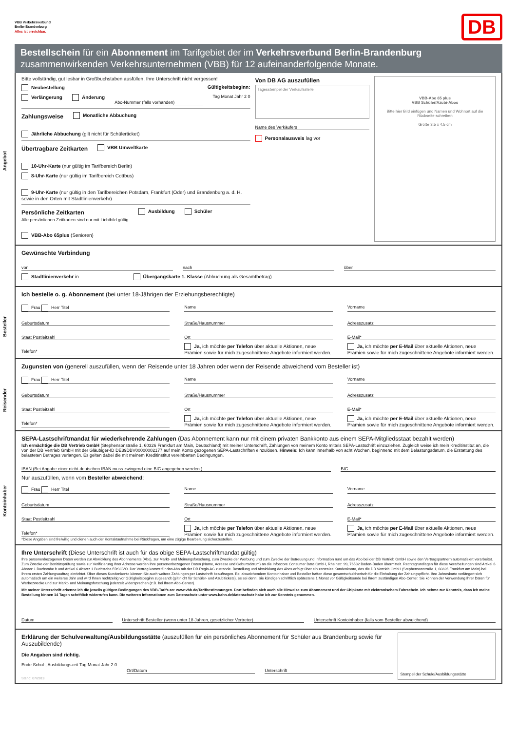VBB Verkehrsverbund
Berlin-Brandenburg
Alles ist erreichbar.
DB
Bestellschein für ein Abonnement im Tarifgebiet der im Verkehrsverbund Berlin-Brandenburg
zusammenwirkenden Verkehrsunternehmen (VBB) für 12 aufeinanderfolgende Monate.
Angebot
Bitte vollständig, gut lesbar in Großbuchstaben ausfüllen. Ihre Unterschrift nicht vergessen!
Neubestellung Gültigkeitsbeginn:
Verlängerung Änderung Abo-Nummer (falls vorhanden) Tag Monat Jahr 2 0
Zahlungsweise
Monatliche Abbuchung Jährliche Abbuchung (gilt nicht für Schülerticket)
Übertragbare Zeitkarten
VBB Umweltkarte 10-Uhr-Karte (nur gültig im Tarifbereich Berlin)
8-Uhr-Karte (nur gültig im Tarifbereich Cottbus) 9-Uhr-Karte (nur gültig in den Tarifbereichen Potsdam, Frankfurt (Oder) und Brandenburg a. d. H. sowie in den Orten mit Stadtlinienverkehr)
Persönliche Zeitkarten
Alle persönlichen Zeitkarten sind nur mit Lichtbild gültig
Ausbildung Schüler VBB-Abo 65plus (Senioren)
Von DB AG auszufüllen
Tagesstempel der Verkaufsstelle
Name des Verkäufers
Personalausweis lag vor
VBB-Abo 65 plus
VBB Schüler/Azubi-Abos
Bitte hier Bild einfügen und Namen und Wohnort auf die Rückseite schreiben
Größe 3,5 x 4,5 cm
Gewünschte Verbindung
von nach über
Stadtlinienverkehr in ________________ Übergangskarte 1. Klasse (Abbuchung als Gesamtbetrag)
Besteller
Ich bestelle o. g. Abonnement (bei unter 18-Jährigen der Erziehungsberechtigte)
Frau Herr Titel Name Vorname Geburtsdatum Straße/Hausnummer Adresszusatz Staat Postleitzahl Ort E-Mail* Telefon* Ja, ich möchte per Telefon über aktuelle Aktionen, neue Prämien sowie für mich zugeschnittene Angebote informiert werden. Ja, ich möchte per E-Mail über aktuelle Aktionen, neue Prämien sowie für mich zugeschnittene Angebote informiert werden.
Reisender
Zugunsten von (generell auszufüllen, wenn der Reisende unter 18 Jahren oder wenn der Reisende abweichend vom Besteller ist)
Frau Herr Titel Name Vorname Geburtsdatum Straße/Hausnummer Adresszusatz Staat Postleitzahl Ort E-Mail* Telefon* Ja, ich möchte per Telefon über aktuelle Aktionen, neue Prämien sowie für mich zugeschnittene Angebote informiert werden. Ja, ich möchte per E-Mail über aktuelle Aktionen, neue Prämien sowie für mich zugeschnittene Angebote informiert werden.
Kontoinhaber
SEPA-Lastschriftmandat für wiederkehrende Zahlungen (Das Abonnement kann nur mit einem privaten Bankkonto aus einem SEPA-Mitgliedsstaat bezahlt werden)
Ich ermächtige die DB Vertrieb GmbH (Stephensonstraße 1, 60326 Frankfurt am Main, Deutschland) mit meiner Unterschrift, Zahlungen von meinem Konto mittels SEPA-Lastschrift einzuziehen. Zugleich weise ich mein Kreditinstitut an, die von der DB Vertrieb GmbH mit der Gläubiger-ID DE39DBV00000002177 auf mein Konto gezogenen SEPA-Lastschriften einzulösen. Hinweis: Ich kann innerhalb von acht Wochen, beginnend mit dem Belastungsdatum, die Erstattung des belasteten Betrages verlangen. Es gelten dabei die mit meinem Kreditinstitut vereinbarten Bedingungen.
IBAN (Bei Angabe einer nicht-deutschen IBAN muss zwingend eine BIC angegeben werden.) BIC
Nur auszufüllen, wenn vom Besteller abweichend:
Frau Herr Titel Name Vorname Geburtsdatum Straße/Hausnummer Adresszusatz Staat Postleitzahl Ort E-Mail* Telefon* Ja, ich möchte per Telefon über aktuelle Aktionen, neue Prämien sowie für mich zugeschnittene Angebote informiert werden. Ja, ich möchte per E-Mail über aktuelle Aktionen, neue Prämien sowie für mich zugeschnittene Angebote informiert werden.
*Diese Angaben sind freiwillig und dienen auch der Kontaktaufnahme bei Rückfragen, um eine zügige Bearbeitung sicherzustellen.
Ihre Unterschrift (Diese Unterschrift ist auch für das obige SEPA-Lastschriftmandat gültig)
Ihre personenbezogenen Daten werden zur Abwicklung des Abonnements (Abo), zur Markt- und Meinungsforschung, zum Zwecke der Werbung und zum Zwecke der Betreuung und Information rund um das Abo bei der DB Vertrieb GmbH sowie den Vertragspartnern automatisiert verarbeitet. Zum Zwecke der Bonitätsprüfung sowie zur Verifizierung Ihrer Adresse werden Ihre personenbezogenen Daten (Name, Adresse und Geburtsdatum) an die Infoscore Consumer Data GmbH, Rheinstr. 99, 76532 Baden-Baden übermittelt. Rechtsgrundlagen für diese Verarbeitungen sind Artikel 6 Absatz 1 Buchstabe b und Artikel 6 Absatz 1 Buchstabe f DSGVO. Der Vertrag kommt für das Abo mit der DB Regio AG zustande. Bestellung und Abwicklung des Abos erfolgt über ein zentrales Kundenkonto, das die DB Vertrieb GmbH (Stephensonstraße 1, 60326 Frankfurt am Main) bei Ihrem ersten Zahlungsauftrag einrichtet. Über dieses Kundenkonto können Sie auch weitere Zahlungen per Lastschrift beauftragen. Bei abweichendem Kontoinhaber und Besteller haften diese gesamtschuldnerisch für die Einhaltung der Zahlungspflicht. Ihre Jahreskarte verlängert sich automatisch um ein weiteres Jahr und wird Ihnen rechtzeitig vor Gültigkeitsbeginn zugesandt (gilt nicht für Schüler- und Azubitickets), es sei denn, Sie kündigen schriftlich spätestens 1 Monat vor Gültigkeitsende bei Ihrem zuständigen Abo-Center. Sie können der Verwendung Ihrer Daten für Werbezwecke und zur Markt- und Meinungsforschung jederzeit widersprechen (z.B. bei Ihrem Abo-Center).
Mit meiner Unterschrift erkenne ich die jeweils gültigen Bedingungen des VBB-Tarifs an: www.vbb.de/Tarifbestimmungen. Dort befinden sich auch alle Hinweise zum Abonnement und der Chipkarte mit elektronischem Fahrschein. Ich nehme zur Kenntnis, dass ich meine Bestellung binnen 14 Tagen schriftlich widerrufen kann. Die weiteren Informationen zum Datenschutz unter www.bahn.de/datenschutz habe ich zur Kenntnis genommen.
Datum Unterschrift Besteller (wenn unter 18 Jahren, gesetzlicher Vertreter) Unterschrift Kontoinhaber (falls vom Besteller abweichend)
Erklärung der Schulverwaltung/Ausbildungsstätte (auszufüllen für ein persönliches Abonnement für Schüler aus Brandenburg sowie für Auszubildende)
Die Angaben sind richtig.
Ende Schul-, Ausbildungszeit Tag Monat Jahr 2 0 Ort/Datum Unterschrift
Stand: 07/2019
Stempel der Schule/Ausbildungsstätte